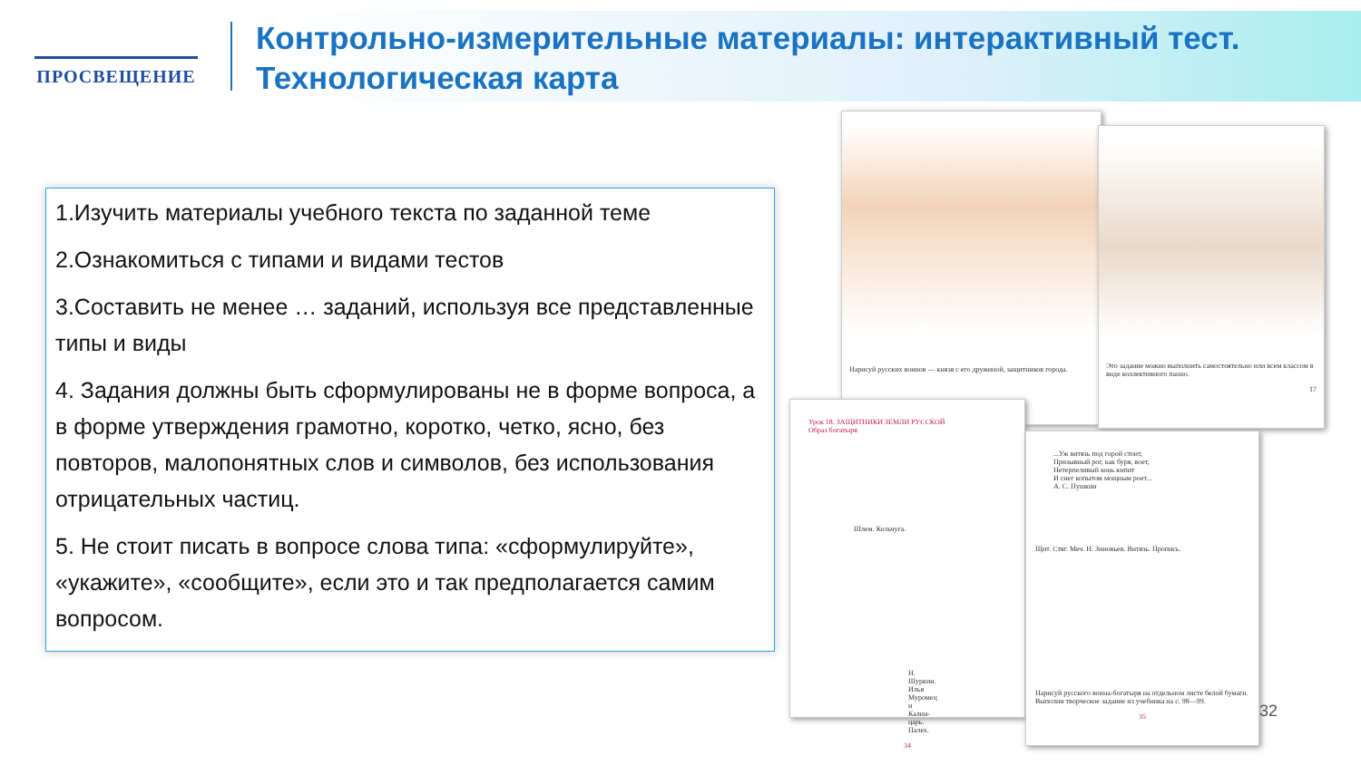ПРОСВЕЩЕНИЕ
Контрольно-измерительные материалы: интерактивный тест.
Технологическая карта
1.Изучить материалы учебного текста по заданной теме
2.Ознакомиться с типами и видами тестов
3.Составить не менее … заданий, используя все представленные типы и виды
4. Задания должны быть сформулированы не в форме вопроса, а в форме утверждения грамотно, коротко, четко, ясно, без повторов, малопонятных слов и символов, без использования отрицательных частиц.
5. Не стоит писать в вопросе слова типа: «сформулируйте», «укажите», «сообщите», если это и так предполагается самим вопросом.
Нарисуй русских воинов — князя с его дружиной, защитников города.
Это задание можно выполнить самостоятельно или всем классом в виде коллективного панно.
17
Урок 18. ЗАЩИТНИКИ ЗЕМЛИ РУССКОЙ
Образ богатыря
Шлем. Кольчуга.
Н. Шуркин. Илья Муромец и Калин-царь. Палех.
34
...Уж витязь под горой стоит,
Призывный рог, как буря, воет,
Нетерпеливый конь кипит
И снег копытом мощным роет...
А. С. Пушкин
Щит. Стяг. Меч. Н. Зиновьев. Витязь. Пропись.
Нарисуй русского воина-богатыря на отдельном листе белой бумаги. Выполни творческое задание из учебника на с. 98—99.
35
32